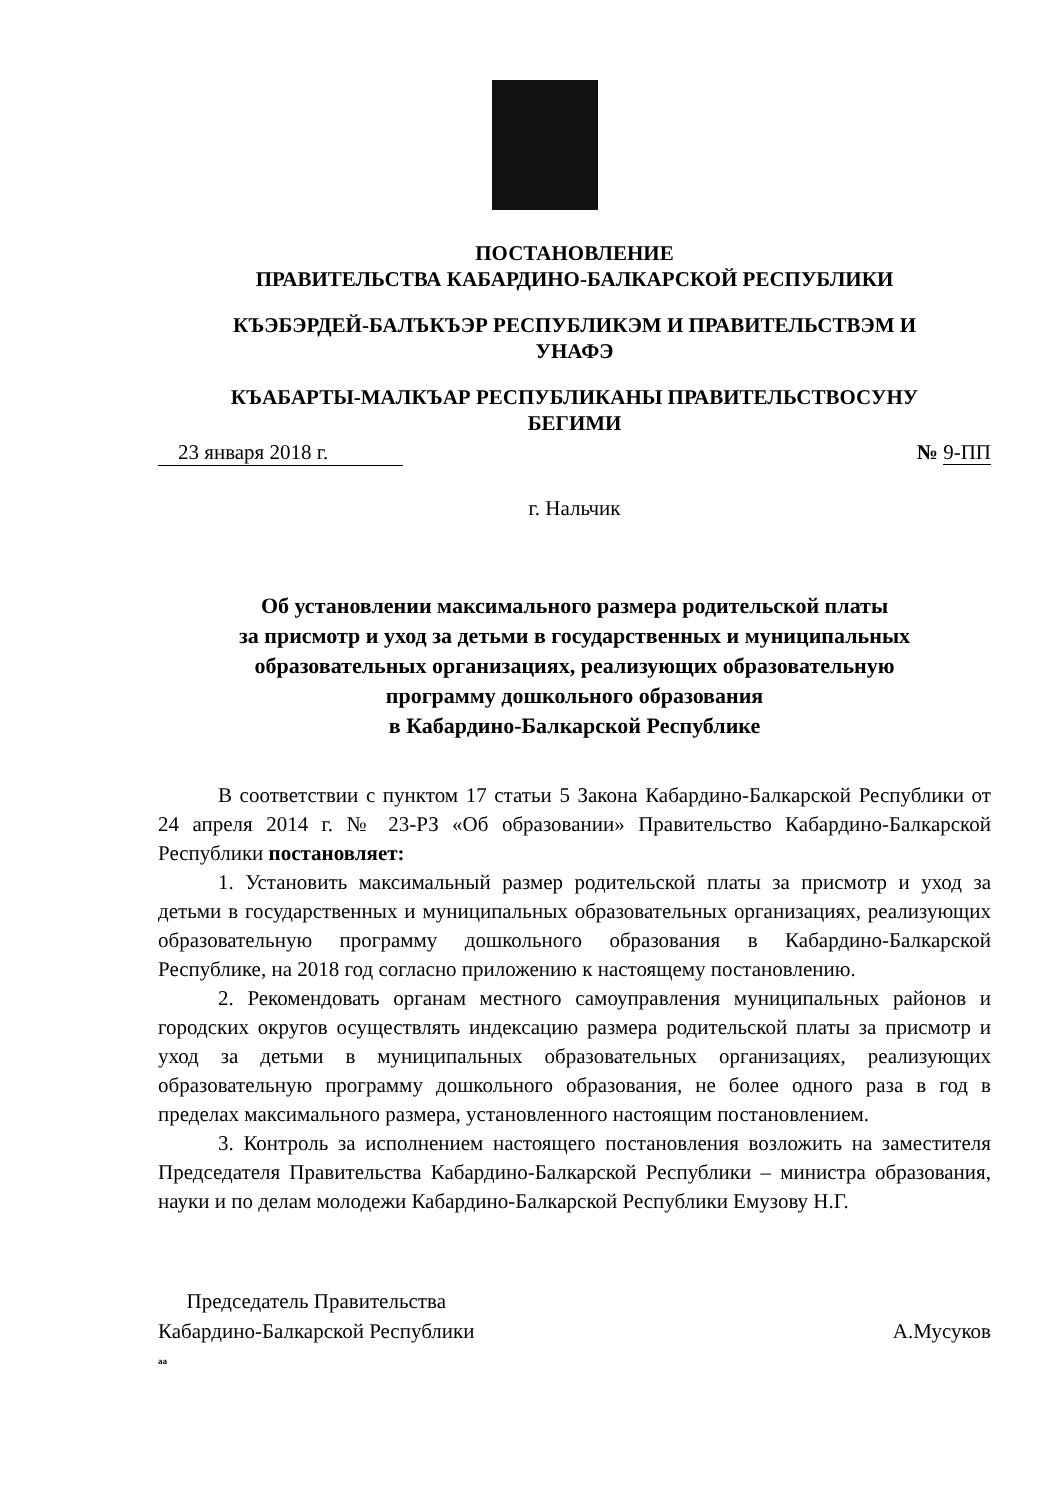ПОСТАНОВЛЕНИЕ
ПРАВИТЕЛЬСТВА КАБАРДИНО-БАЛКАРСКОЙ РЕСПУБЛИКИ
КЪЭБЭРДЕЙ-БАЛЪКЪЭР РЕСПУБЛИКЭМ И ПРАВИТЕЛЬСТВЭМ И
УНАФЭ
КЪАБАРТЫ-МАЛКЪАР РЕСПУБЛИКАНЫ ПРАВИТЕЛЬСТВОСУНУ
БЕГИМИ
23 января 2018 г. № 9-ПП
г. Нальчик
Об установлении максимального размера родительской платы
за присмотр и уход за детьми в государственных и муниципальных
образовательных организациях, реализующих образовательную
программу дошкольного образования
в Кабардино-Балкарской Республике
В соответствии с пунктом 17 статьи 5 Закона Кабардино-Балкарской Республики от 24 апреля 2014 г. № 23-РЗ «Об образовании» Правительство Кабардино-Балкарской Республики постановляет:
1. Установить максимальный размер родительской платы за присмотр и уход за детьми в государственных и муниципальных образовательных организациях, реализующих образовательную программу дошкольного образования в Кабардино-Балкарской Республике, на 2018 год согласно приложению к настоящему постановлению.
2. Рекомендовать органам местного самоуправления муниципальных районов и городских округов осуществлять индексацию размера родительской платы за присмотр и уход за детьми в муниципальных образовательных организациях, реализующих образовательную программу дошкольного образования, не более одного раза в год в пределах максимального размера, установленного настоящим постановлением.
3. Контроль за исполнением настоящего постановления возложить на заместителя Председателя Правительства Кабардино-Балкарской Республики – министра образования, науки и по делам молодежи Кабардино-Балкарской Республики Емузову Н.Г.
Председатель Правительства
Кабардино-Балкарской Республики
А.Мусуков
аа